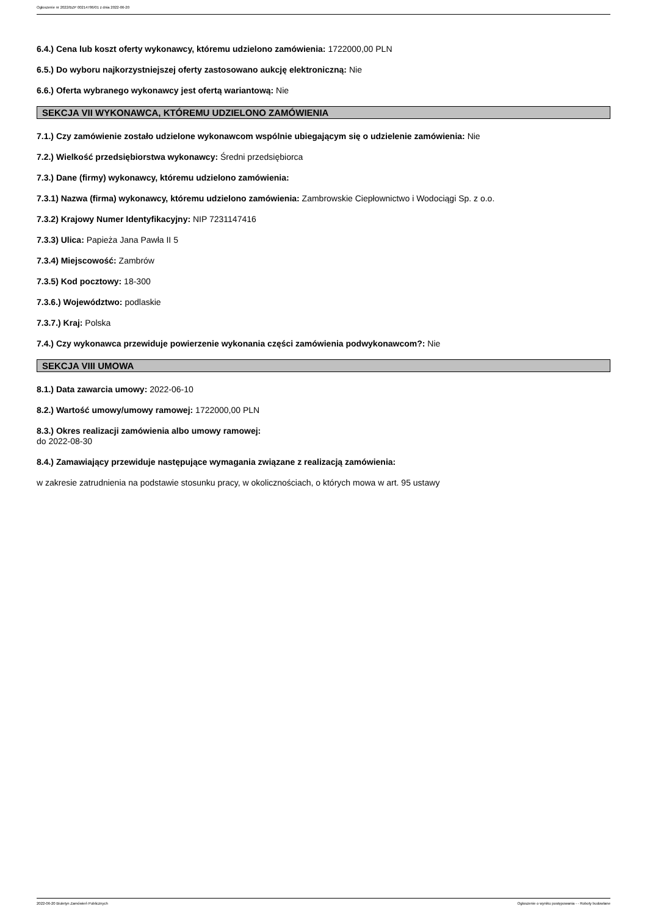Ogłoszenie nr 2022/BZP 00214786/01 z dnia 2022-06-20
6.4.) Cena lub koszt oferty wykonawcy, któremu udzielono zamówienia: 1722000,00 PLN
6.5.) Do wyboru najkorzystniejszej oferty zastosowano aukcję elektroniczną: Nie
6.6.) Oferta wybranego wykonawcy jest ofertą wariantową: Nie
SEKCJA VII WYKONAWCA, KTÓREMU UDZIELONO ZAMÓWIENIA
7.1.) Czy zamówienie zostało udzielone wykonawcom wspólnie ubiegającym się o udzielenie zamówienia: Nie
7.2.) Wielkość przedsiębiorstwa wykonawcy: Średni przedsiębiorca
7.3.) Dane (firmy) wykonawcy, któremu udzielono zamówienia:
7.3.1) Nazwa (firma) wykonawcy, któremu udzielono zamówienia: Zambrowskie Ciepłownictwo i Wodociągi Sp. z o.o.
7.3.2) Krajowy Numer Identyfikacyjny: NIP 7231147416
7.3.3) Ulica: Papieża Jana Pawła II 5
7.3.4) Miejscowość: Zambrów
7.3.5) Kod pocztowy: 18-300
7.3.6.) Województwo: podlaskie
7.3.7.) Kraj: Polska
7.4.) Czy wykonawca przewiduje powierzenie wykonania części zamówienia podwykonawcom?: Nie
SEKCJA VIII UMOWA
8.1.) Data zawarcia umowy: 2022-06-10
8.2.) Wartość umowy/umowy ramowej: 1722000,00 PLN
8.3.) Okres realizacji zamówienia albo umowy ramowej:
do 2022-08-30
8.4.) Zamawiający przewiduje następujące wymagania związane z realizacją zamówienia:
w zakresie zatrudnienia na podstawie stosunku pracy, w okolicznościach, o których mowa w art. 95 ustawy
2022-06-20 Biuletyn Zamówień Publicznych Ogłoszenie o wyniku postępowania - - Roboty budowlane